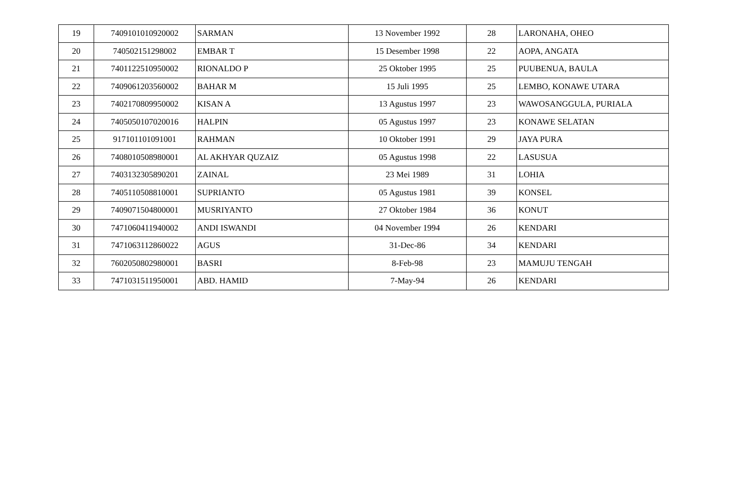| 19 | 7409101010920002 | SARMAN | 13 November 1992 | 28 | LARONAHA, OHEO |
| 20 | 740502151298002 | EMBAR T | 15 Desember 1998 | 22 | AOPA, ANGATA |
| 21 | 7401122510950002 | RIONALDO P | 25 Oktober 1995 | 25 | PUUBENUA, BAULA |
| 22 | 7409061203560002 | BAHAR M | 15 Juli 1995 | 25 | LEMBO, KONAWE UTARA |
| 23 | 7402170809950002 | KISAN A | 13 Agustus 1997 | 23 | WAWOSANGGULA, PURIALA |
| 24 | 7405050107020016 | HALPIN | 05 Agustus 1997 | 23 | KONAWE SELATAN |
| 25 | 917101101091001 | RAHMAN | 10 Oktober 1991 | 29 | JAYA PURA |
| 26 | 7408010508980001 | AL AKHYAR QUZAIZ | 05 Agustus 1998 | 22 | LASUSUA |
| 27 | 7403132305890201 | ZAINAL | 23 Mei 1989 | 31 | LOHIA |
| 28 | 7405110508810001 | SUPRIANTO | 05 Agustus 1981 | 39 | KONSEL |
| 29 | 7409071504800001 | MUSRIYANTO | 27 Oktober 1984 | 36 | KONUT |
| 30 | 7471060411940002 | ANDI ISWANDI | 04 November 1994 | 26 | KENDARI |
| 31 | 7471063112860022 | AGUS | 31-Dec-86 | 34 | KENDARI |
| 32 | 7602050802980001 | BASRI | 8-Feb-98 | 23 | MAMUJU TENGAH |
| 33 | 7471031511950001 | ABD. HAMID | 7-May-94 | 26 | KENDARI |